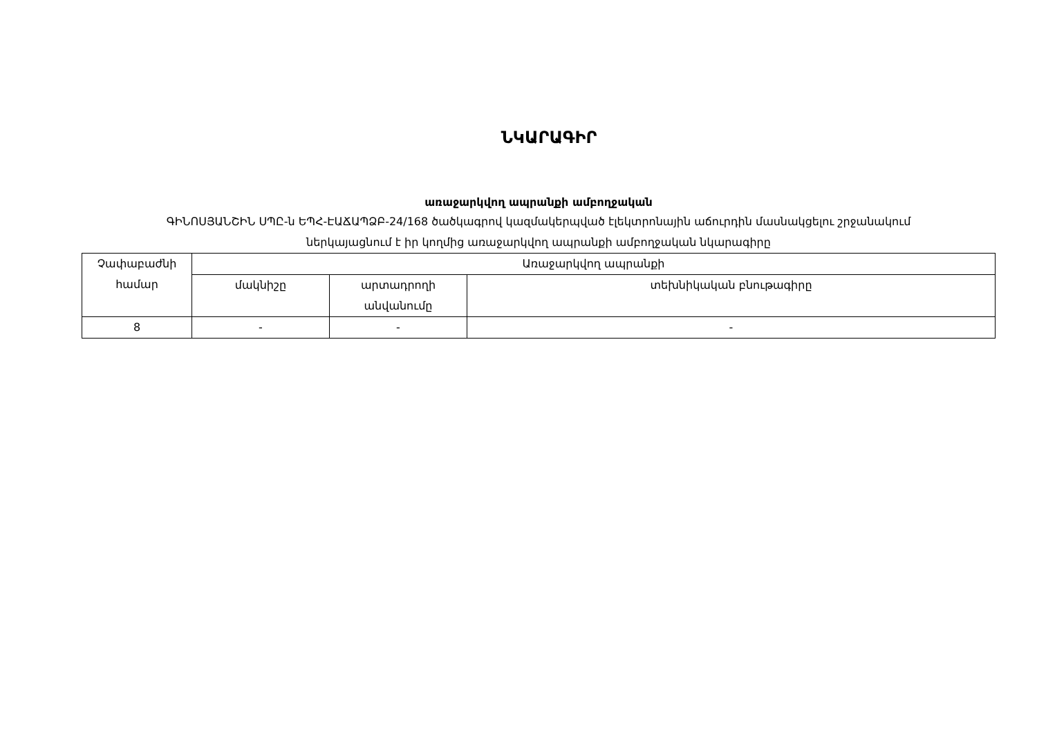ՆԿԱՐԱԳԻՐ
առաջարկվող ապրանքի ամբողջական
ԳԻՆՈՍՅԱՆՇԻՆ ՍՊԸ-ն ԵՊՀ-ԷԱՃԱՊՁԲ-24/168 ծածկագրով կազմակերպված էլեկտրոնային աճուրդին մասնակցելու շրջանակում
ներկայացնում է իր կողմից առաջարկվող ապրանքի ամբողջական նկարագիրը
| Չափաբաժնի համար | Առաջարկվող ապրանքի | | |
| --- | --- | --- | --- |
| | մակնիշը | արտադրողի անվանումը | տեխնիկական բնութագիրը |
| 8 | - | - | - |